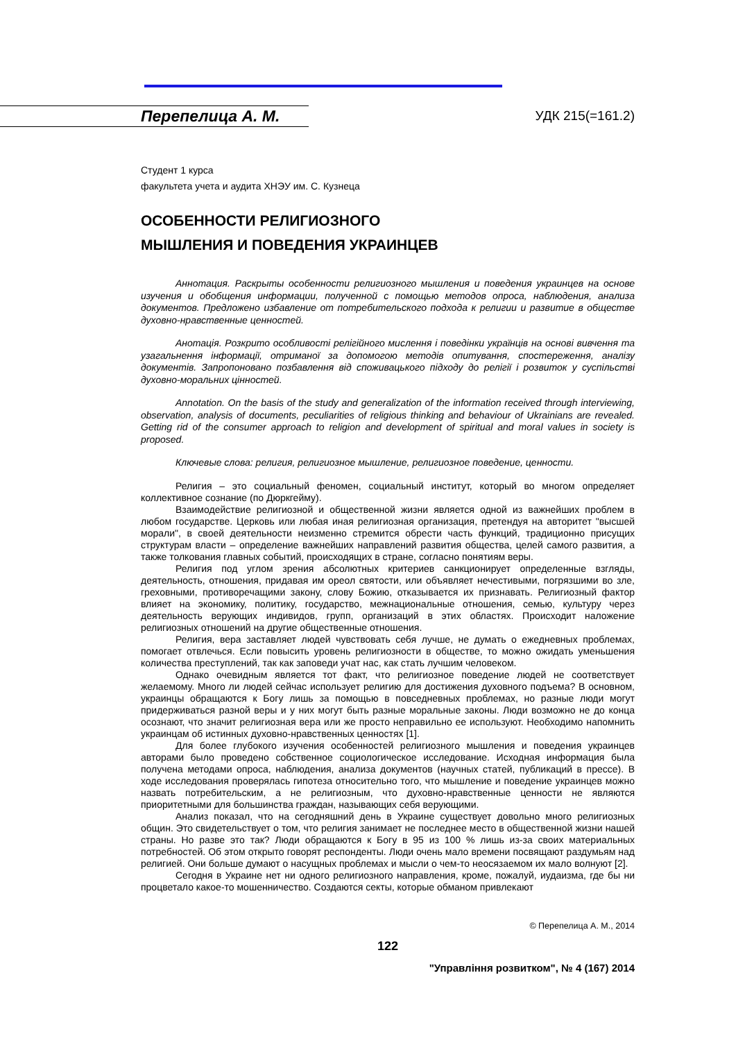Перепелица А. М. УДК 215(=161.2)
Студент 1 курса
факультета учета и аудита ХНЭУ им. С. Кузнеца
ОСОБЕННОСТИ РЕЛИГИОЗНОГО
МЫШЛЕНИЯ И ПОВЕДЕНИЯ УКРАИНЦЕВ
Аннотация. Раскрыты особенности религиозного мышления и поведения украинцев на основе изучения и обобщения информации, полученной с помощью методов опроса, наблюдения, анализа документов. Предложено избавление от потребительского подхода к религии и развитие в обществе духовно-нравственные ценностей.
Анотація. Розкрито особливості релігійного мислення і поведінки українців на основі вивчення та узагальнення інформації, отриманої за допомогою методів опитування, спостереження, аналізу документів. Запропоновано позбавлення від споживацького підходу до релігії і розвиток у суспільстві духовно-моральних цінностей.
Annotation. On the basis of the study and generalization of the information received through interviewing, observation, analysis of documents, peculiarities of religious thinking and behaviour of Ukrainians are revealed. Getting rid of the consumer approach to religion and development of spiritual and moral values in society is proposed.
Ключевые слова: религия, религиозное мышление, религиозное поведение, ценности.
Религия – это социальный феномен, социальный институт, который во многом определяет коллективное сознание (по Дюркгейму).
Взаимодействие религиозной и общественной жизни является одной из важнейших проблем в любом государстве. Церковь или любая иная религиозная организация, претендуя на авторитет "высшей морали", в своей деятельности неизменно стремится обрести часть функций, традиционно присущих структурам власти – определение важнейших направлений развития общества, целей самого развития, а также толкования главных событий, происходящих в стране, согласно понятиям веры.
Религия под углом зрения абсолютных критериев санкционирует определенные взгляды, деятельность, отношения, придавая им ореол святости, или объявляет нечестивыми, погрязшими во зле, греховными, противоречащими закону, слову Божию, отказывается их признавать. Религиозный фактор влияет на экономику, политику, государство, межнациональные отношения, семью, культуру через деятельность верующих индивидов, групп, организаций в этих областях. Происходит наложение религиозных отношений на другие общественные отношения.
Религия, вера заставляет людей чувствовать себя лучше, не думать о ежедневных проблемах, помогает отвлечься. Если повысить уровень религиозности в обществе, то можно ожидать уменьшения количества преступлений, так как заповеди учат нас, как стать лучшим человеком.
Однако очевидным является тот факт, что религиозное поведение людей не соответствует желаемому. Много ли людей сейчас использует религию для достижения духовного подъема? В основном, украинцы обращаются к Богу лишь за помощью в повседневных проблемах, но разные люди могут придерживаться разной веры и у них могут быть разные моральные законы. Люди возможно не до конца осознают, что значит религиозная вера или же просто неправильно ее используют. Необходимо напомнить украинцам об истинных духовно-нравственных ценностях [1].
Для более глубокого изучения особенностей религиозного мышления и поведения украинцев авторами было проведено собственное социологическое исследование. Исходная информация была получена методами опроса, наблюдения, анализа документов (научных статей, публикаций в прессе). В ходе исследования проверялась гипотеза относительно того, что мышление и поведение украинцев можно назвать потребительским, а не религиозным, что духовно-нравственные ценности не являются приоритетными для большинства граждан, называющих себя верующими.
Анализ показал, что на сегодняшний день в Украине существует довольно много религиозных общин. Это свидетельствует о том, что религия занимает не последнее место в общественной жизни нашей страны. Но разве это так? Люди обращаются к Богу в 95 из 100 % лишь из-за своих материальных потребностей. Об этом открыто говорят респонденты. Люди очень мало времени посвящают раздумьям над религией. Они больше думают о насущных проблемах и мысли о чем-то неосязаемом их мало волнуют [2].
Сегодня в Украине нет ни одного религиозного направления, кроме, пожалуй, иудаизма, где бы ни процветало какое-то мошенничество. Создаются секты, которые обманом привлекают
© Перепелица А. М., 2014
122
"Управління розвитком", № 4 (167) 2014